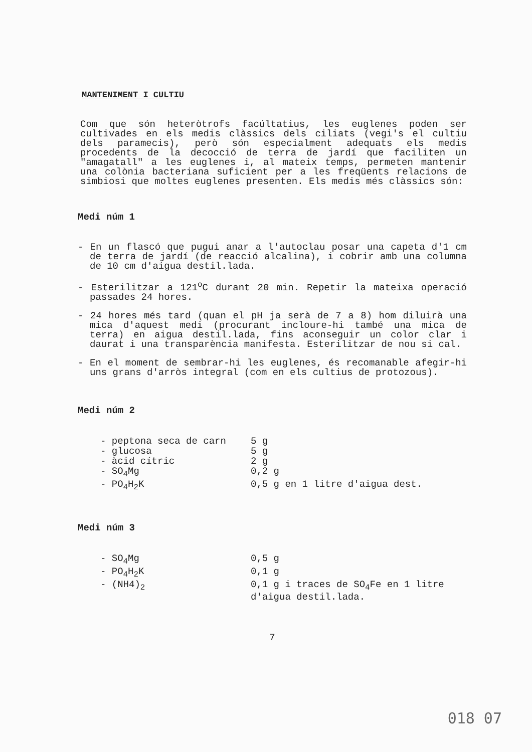MANTENIMENT I CULTIU
Com que són heteròtrofs facúltatius, les euglenes poden ser cultivades en els medis clàssics dels ciliats (vegi's el cultiu dels paramecis), però són especialment adequats els medis procedents de la decocció de terra de jardí que faciliten un "amagatall" a les euglenes i, al mateix temps, permeten mantenir una colònia bacteriana suficient per a les freqüents relacions de simbiosi que moltes euglenes presenten. Els medis més clàssics són:
Medi núm 1
- En un flascó que pugui anar a l'autoclau posar una capeta d'1 cm de terra de jardí (de reacció alcalina), i cobrir amb una columna de 10 cm d'aigua destil.lada.
- Esterilitzar a 121<sup>o</sup>C durant 20 min. Repetir la mateixa operació passades 24 hores.
- 24 hores més tard (quan el pH ja serà de 7 a 8) hom diluirà una mica d'aquest medi (procurant incloure-hi també una mica de terra) en aigua destil.lada, fins aconseguir un color clar i daurat i una transparència manifesta. Esterilitzar de nou si cal.
- En el moment de sembrar-hi les euglenes, és recomanable afegir-hi uns grans d'arròs integral (com en els cultius de protozous).
Medi núm 2
| - peptona seca de carn | 5 g |
| - glucosa | 5 g |
| - àcid cítric | 2 g |
| - SO<sub>4</sub>Mg | 0,2 g |
| - PO<sub>4</sub>H<sub>2</sub>K | 0,5 g en 1 litre d'aigua dest. |
Medi núm 3
| - SO<sub>4</sub>Mg | 0,5 g |
| - PO<sub>4</sub>H<sub>2</sub>K | 0,1 g |
| - (NH4)<sub>2</sub> | 0,1 g i traces de SO<sub>4</sub>Fe en 1 litre d'aigua destil.lada. |
7
018 07